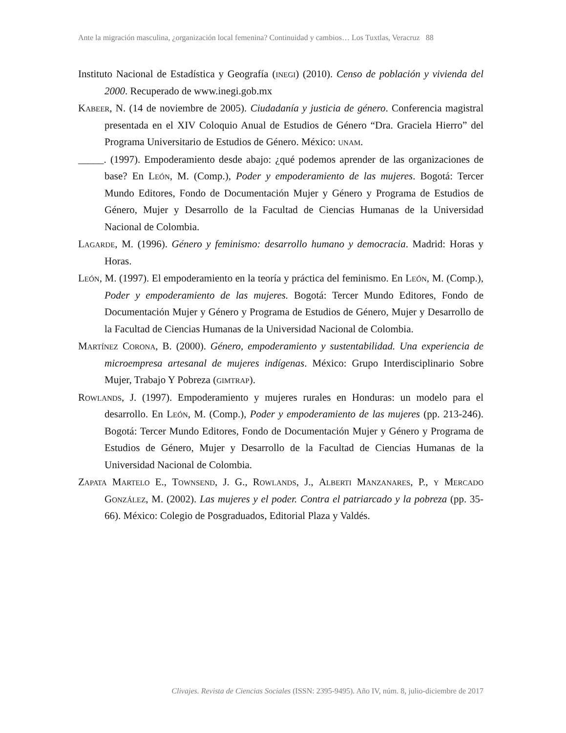Ante la migración masculina, ¿organización local femenina? Continuidad y cambios… Los Tuxtlas, Veracruz 88
Instituto Nacional de Estadística y Geografía (inegi) (2010). Censo de población y vivienda del 2000. Recuperado de www.inegi.gob.mx
Kabeer, N. (14 de noviembre de 2005). Ciudadanía y justicia de género. Conferencia magistral presentada en el XIV Coloquio Anual de Estudios de Género “Dra. Graciela Hierro” del Programa Universitario de Estudios de Género. México: unam.
_____. (1997). Empoderamiento desde abajo: ¿qué podemos aprender de las organizaciones de base? En León, M. (Comp.), Poder y empoderamiento de las mujeres. Bogotá: Tercer Mundo Editores, Fondo de Documentación Mujer y Género y Programa de Estudios de Género, Mujer y Desarrollo de la Facultad de Ciencias Humanas de la Universidad Nacional de Colombia.
Lagarde, M. (1996). Género y feminismo: desarrollo humano y democracia. Madrid: Horas y Horas.
León, M. (1997). El empoderamiento en la teoría y práctica del feminismo. En León, M. (Comp.), Poder y empoderamiento de las mujeres. Bogotá: Tercer Mundo Editores, Fondo de Documentación Mujer y Género y Programa de Estudios de Género, Mujer y Desarrollo de la Facultad de Ciencias Humanas de la Universidad Nacional de Colombia.
Martínez Corona, B. (2000). Género, empoderamiento y sustentabilidad. Una experiencia de microempresa artesanal de mujeres indígenas. México: Grupo Interdisciplinario Sobre Mujer, Trabajo Y Pobreza (gimtrap).
Rowlands, J. (1997). Empoderamiento y mujeres rurales en Honduras: un modelo para el desarrollo. En León, M. (Comp.), Poder y empoderamiento de las mujeres (pp. 213-246). Bogotá: Tercer Mundo Editores, Fondo de Documentación Mujer y Género y Programa de Estudios de Género, Mujer y Desarrollo de la Facultad de Ciencias Humanas de la Universidad Nacional de Colombia.
Zapata Martelo E., Townsend, J. G., Rowlands, J., Alberti Manzanares, P., y Mercado González, M. (2002). Las mujeres y el poder. Contra el patriarcado y la pobreza (pp. 35-66). México: Colegio de Posgraduados, Editorial Plaza y Valdés.
Clivajes. Revista de Ciencias Sociales (ISSN: 2395-9495). Año IV, núm. 8, julio-diciembre de 2017